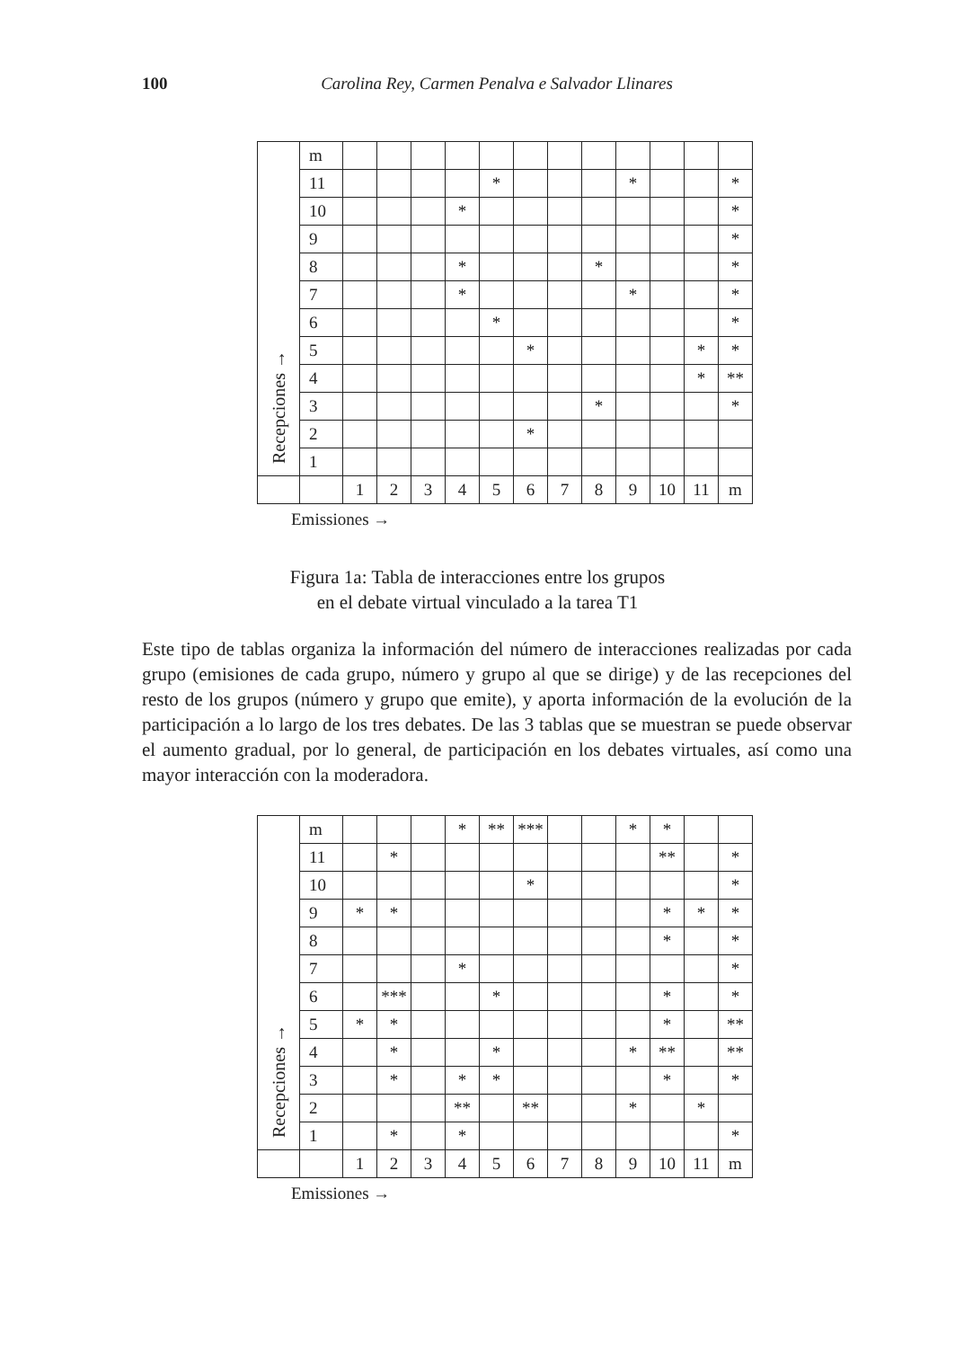100 Carolina Rey, Carmen Penalva e Salvador Llinares
| Recepciones → | m | | | | | | | | | | | | |
| | 11 | | | | | * | | | | * | | | * |
| | 10 | | | | * | | | | | | | | * |
| | 9 | | | | | | | | | | | | * |
| | 8 | | | | * | | | | * | | | | * |
| | 7 | | | | * | | | | | * | | | * |
| | 6 | | | | | * | | | | | | | * |
| | 5 | | | | | | * | | | | | * | * |
| | 4 | | | | | | | | | | | * | ** |
| | 3 | | | | | | | | * | | | | * |
| | 2 | | | | | | * | | | | | | |
| | 1 | | | | | | | | | | | | |
| | | 1 | 2 | 3 | 4 | 5 | 6 | 7 | 8 | 9 | 10 | 11 | m |
Emissiones →
Figura 1a: Tabla de interacciones entre los grupos
en el debate virtual vinculado a la tarea T1
Este tipo de tablas organiza la información del número de interacciones realizadas por cada grupo (emisiones de cada grupo, número y grupo al que se dirige) y de las recepciones del resto de los grupos (número y grupo que emite), y aporta información de la evolución de la participación a lo largo de los tres debates. De las 3 tablas que se muestran se puede observar el aumento gradual, por lo general, de participación en los debates virtuales, así como una mayor interacción con la moderadora.
| Recepciones → | m | | | | * | ** | *** | | | * | * | | |
| | 11 | | * | | | | | | | | ** | | * |
| | 10 | | | | | | * | | | | | | * |
| | 9 | * | * | | | | | | | | * | * | * |
| | 8 | | | | | | | | | | * | | * |
| | 7 | | | | * | | | | | | | | * |
| | 6 | | *** | | | * | | | | | * | | * |
| | 5 | * | * | | | | | | | | * | | ** |
| | 4 | | * | | | * | | | | * | ** | | ** |
| | 3 | | * | | * | * | | | | | * | | * |
| | 2 | | | | ** | | ** | | | * | | * | |
| | 1 | | * | | * | | | | | | | | * |
| | | 1 | 2 | 3 | 4 | 5 | 6 | 7 | 8 | 9 | 10 | 11 | m |
Emissiones →